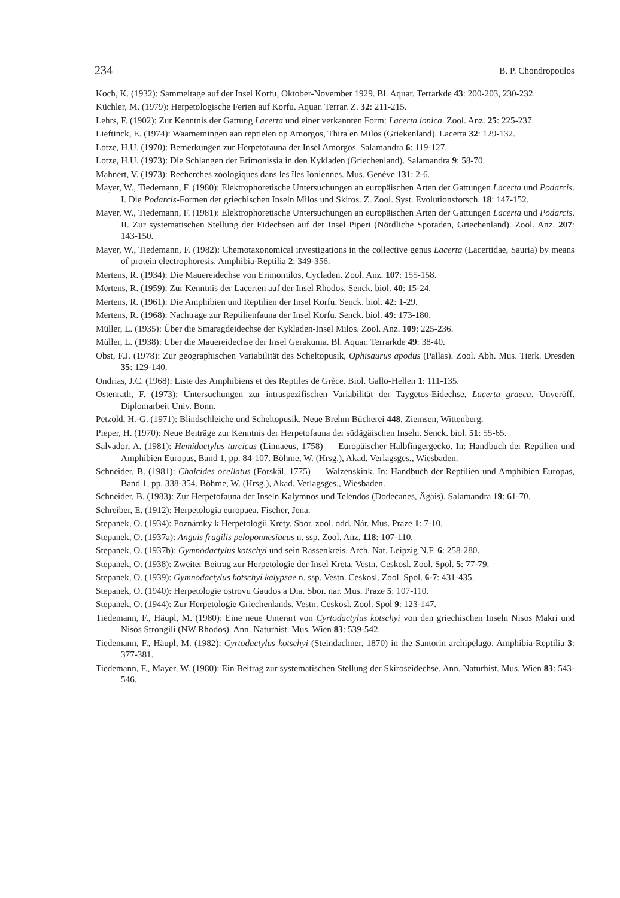234 B. P. Chondropoulos
Koch, K. (1932): Sammeltage auf der Insel Korfu, Oktober-November 1929. Bl. Aquar. Terrarkde 43: 200-203, 230-232.
Küchler, M. (1979): Herpetologische Ferien auf Korfu. Aquar. Terrar. Z. 32: 211-215.
Lehrs, F. (1902): Zur Kenntnis der Gattung Lacerta und einer verkannten Form: Lacerta ionica. Zool. Anz. 25: 225-237.
Lieftinck, E. (1974): Waarnemingen aan reptielen op Amorgos, Thira en Milos (Griekenland). Lacerta 32: 129-132.
Lotze, H.U. (1970): Bemerkungen zur Herpetofauna der Insel Amorgos. Salamandra 6: 119-127.
Lotze, H.U. (1973): Die Schlangen der Erimonissia in den Kykladen (Griechenland). Salamandra 9: 58-70.
Mahnert, V. (1973): Recherches zoologiques dans les îles Ioniennes. Mus. Genève 131: 2-6.
Mayer, W., Tiedemann, F. (1980): Elektrophoretische Untersuchungen an europäischen Arten der Gattungen Lacerta und Podarcis. I. Die Podarcis-Formen der griechischen Inseln Milos und Skiros. Z. Zool. Syst. Evolutionsforsch. 18: 147-152.
Mayer, W., Tiedemann, F. (1981): Elektrophoretische Untersuchungen an europäischen Arten der Gattungen Lacerta und Podarcis. II. Zur systematischen Stellung der Eidechsen auf der Insel Piperi (Nördliche Sporaden, Griechenland). Zool. Anz. 207: 143-150.
Mayer, W., Tiedemann, F. (1982): Chemotaxonomical investigations in the collective genus Lacerta (Lacertidae, Sauria) by means of protein electrophoresis. Amphibia-Reptilia 2: 349-356.
Mertens, R. (1934): Die Mauereidechse von Erimomilos, Cycladen. Zool. Anz. 107: 155-158.
Mertens, R. (1959): Zur Kenntnis der Lacerten auf der Insel Rhodos. Senck. biol. 40: 15-24.
Mertens, R. (1961): Die Amphibien und Reptilien der Insel Korfu. Senck. biol. 42: 1-29.
Mertens, R. (1968): Nachträge zur Reptilienfauna der Insel Korfu. Senck. biol. 49: 173-180.
Müller, L. (1935): Über die Smaragdeidechse der Kykladen-Insel Milos. Zool. Anz. 109: 225-236.
Müller, L. (1938): Über die Mauereidechse der Insel Gerakunia. Bl. Aquar. Terrarkde 49: 38-40.
Obst, F.J. (1978): Zur geographischen Variabilität des Scheltopusik, Ophisaurus apodus (Pallas). Zool. Abh. Mus. Tierk. Dresden 35: 129-140.
Ondrias, J.C. (1968): Liste des Amphibiens et des Reptiles de Grèce. Biol. Gallo-Hellen 1: 111-135.
Ostenrath, F. (1973): Untersuchungen zur intraspezifischen Variabilität der Taygetos-Eidechse, Lacerta graeca. Unveröff. Diplomarbeit Univ. Bonn.
Petzold, H.-G. (1971): Blindschleiche und Scheltopusik. Neue Brehm Bücherei 448. Ziemsen, Wittenberg.
Pieper, H. (1970): Neue Beiträge zur Kenntnis der Herpetofauna der südägäischen Inseln. Senck. biol. 51: 55-65.
Salvador, A. (1981): Hemidactylus turcicus (Linnaeus, 1758) — Europäischer Halbfingergecko. In: Handbuch der Reptilien und Amphibien Europas, Band 1, pp. 84-107. Böhme, W. (Hrsg.), Akad. Verlagsges., Wiesbaden.
Schneider, B. (1981): Chalcides ocellatus (Forskål, 1775) — Walzenskink. In: Handbuch der Reptilien und Amphibien Europas, Band 1, pp. 338-354. Böhme, W. (Hrsg.), Akad. Verlagsges., Wiesbaden.
Schneider, B. (1983): Zur Herpetofauna der Inseln Kalymnos und Telendos (Dodecanes, Ägäis). Salamandra 19: 61-70.
Schreiber, E. (1912): Herpetologia europaea. Fischer, Jena.
Stepanek, O. (1934): Poznámky k Herpetologii Krety. Sbor. zool. odd. Nár. Mus. Praze 1: 7-10.
Stepanek, O. (1937a): Anguis fragilis peloponnesiacus n. ssp. Zool. Anz. 118: 107-110.
Stepanek, O. (1937b): Gymnodactylus kotschyi und sein Rassenkreis. Arch. Nat. Leipzig N.F. 6: 258-280.
Stepanek, O. (1938): Zweiter Beitrag zur Herpetologie der Insel Kreta. Vestn. Ceskosl. Zool. Spol. 5: 77-79.
Stepanek, O. (1939): Gymnodactylus kotschyi kalypsae n. ssp. Vestn. Ceskosl. Zool. Spol. 6-7: 431-435.
Stepanek, O. (1940): Herpetologie ostrovu Gaudos a Dia. Sbor. nar. Mus. Praze 5: 107-110.
Stepanek, O. (1944): Zur Herpetologie Griechenlands. Vestn. Ceskosl. Zool. Spol 9: 123-147.
Tiedemann, F., Häupl, M. (1980): Eine neue Unterart von Cyrtodactylus kotschyi von den griechischen Inseln Nisos Makri und Nisos Strongili (NW Rhodos). Ann. Naturhist. Mus. Wien 83: 539-542.
Tiedemann, F., Häupl, M. (1982): Cyrtodactylus kotschyi (Steindachner, 1870) in the Santorin archipelago. Amphibia-Reptilia 3: 377-381.
Tiedemann, F., Mayer, W. (1980): Ein Beitrag zur systematischen Stellung der Skiroseidechse. Ann. Naturhist. Mus. Wien 83: 543-546.